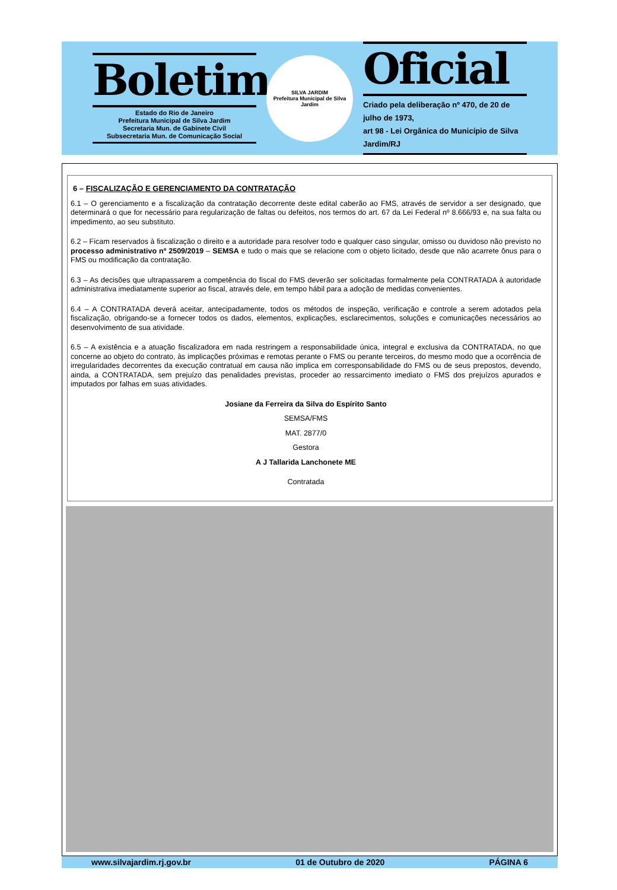Boletim
Estado do Rio de Janeiro
Prefeitura Municipal de Silva Jardim
Secretaria Mun. de Gabinete Civil
Subsecretaria Mun. de Comunicação Social
SILVA JARDIM
Prefeitura Municipal de Silva Jardim
Oficial
Criado pela deliberação nº 470, de 20 de julho de 1973,
art 98 - Lei Orgânica do Município de Silva Jardim/RJ
6 – FISCALIZAÇÃO E GERENCIAMENTO DA CONTRATAÇÃO
6.1 – O gerenciamento e a fiscalização da contratação decorrente deste edital caberão ao FMS, através de servidor a ser designado, que determinará o que for necessário para regularização de faltas ou defeitos, nos termos do art. 67 da Lei Federal nº 8.666/93 e, na sua falta ou impedimento, ao seu substituto.
6.2 – Ficam reservados à fiscalização o direito e a autoridade para resolver todo e qualquer caso singular, omisso ou duvidoso não previsto no processo administrativo nº 2509/2019 – SEMSA e tudo o mais que se relacione com o objeto licitado, desde que não acarrete ônus para o FMS ou modificação da contratação.
6.3 – As decisões que ultrapassarem a competência do fiscal do FMS deverão ser solicitadas formalmente pela CONTRATADA à autoridade administrativa imediatamente superior ao fiscal, através dele, em tempo hábil para a adoção de medidas convenientes.
6.4 – A CONTRATADA deverá aceitar, antecipadamente, todos os métodos de inspeção, verificação e controle a serem adotados pela fiscalização, obrigando-se a fornecer todos os dados, elementos, explicações, esclarecimentos, soluções e comunicações necessários ao desenvolvimento de sua atividade.
6.5 – A existência e a atuação fiscalizadora em nada restringem a responsabilidade única, integral e exclusiva da CONTRATADA, no que concerne ao objeto do contrato, às implicações próximas e remotas perante o FMS ou perante terceiros, do mesmo modo que a ocorrência de irregularidades decorrentes da execução contratual em causa não implica em corresponsabilidade do FMS ou de seus prepostos, devendo, ainda, a CONTRATADA, sem prejuízo das penalidades previstas, proceder ao ressarcimento imediato o FMS dos prejuízos apurados e imputados por falhas em suas atividades.
Josiane da Ferreira da Silva do Espírito Santo
SEMSA/FMS
MAT. 2877/0
Gestora
A J Tallarida Lanchonete ME
Contratada
www.silvajardim.rj.gov.br 01 de Outubro de 2020 PÁGINA 6